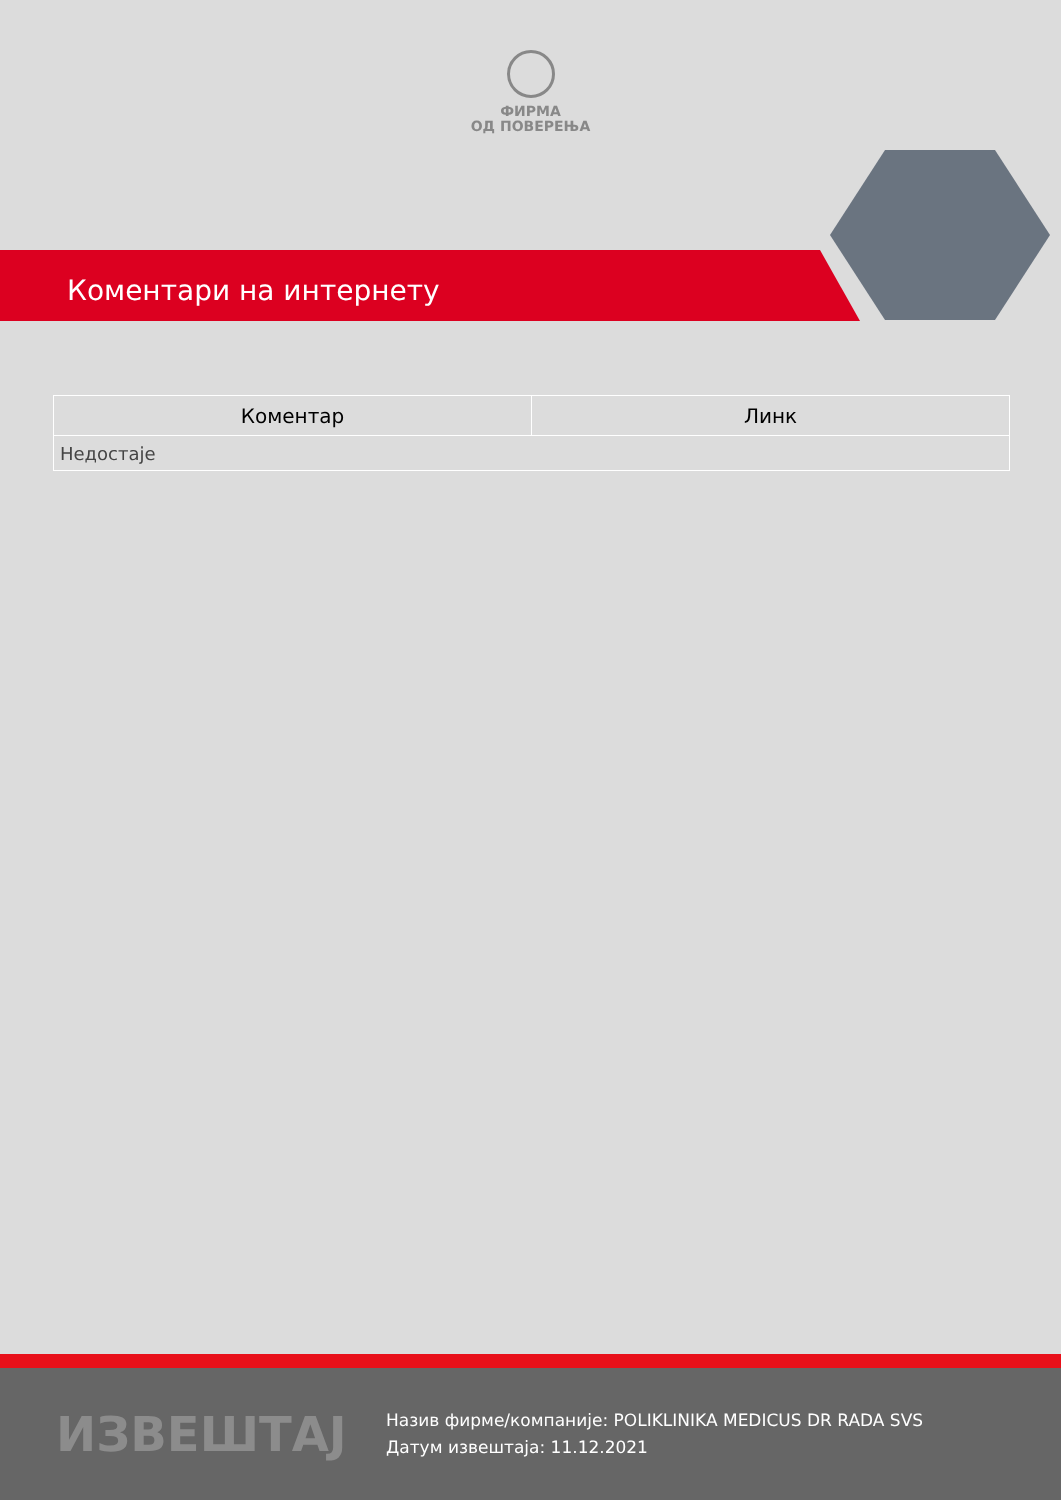ФИРМА
ОД ПОВЕРЕЊА
Коментари на интернету
| Коментар | Линк |
| --- | --- |
| Недостаје | |
ИЗВЕШТАЈ
Назив фирме/компаније: POLIKLINIKA MEDICUS DR RADA SVS
Датум извештаја: 11.12.2021